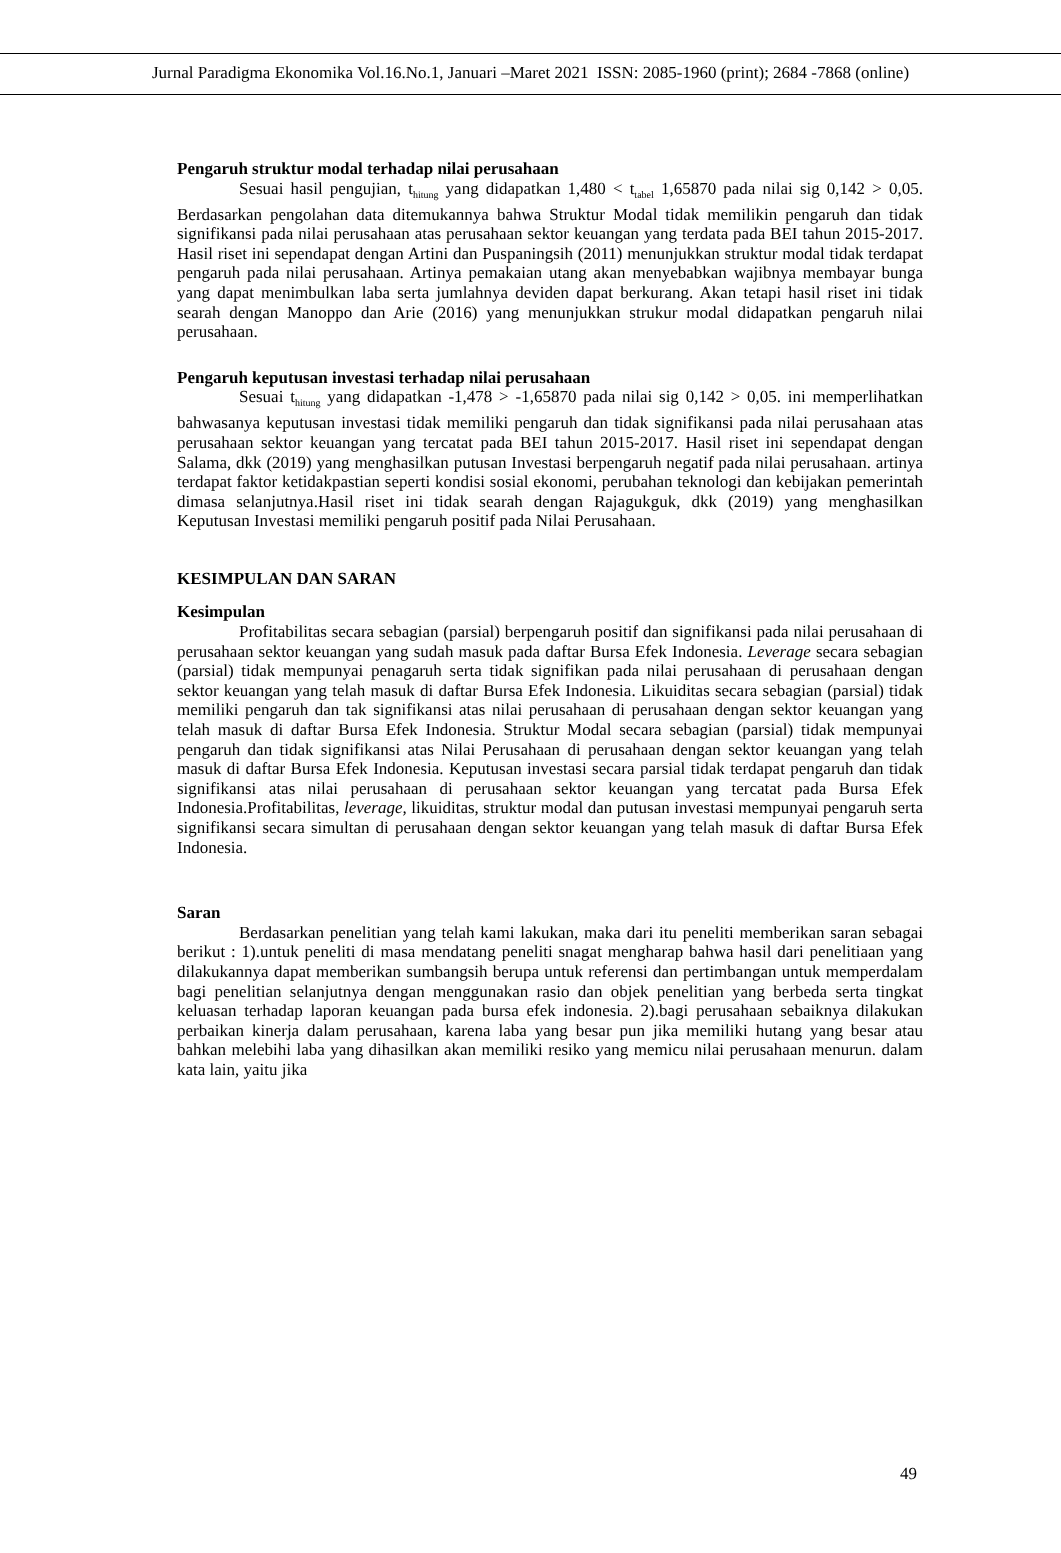Jurnal Paradigma Ekonomika Vol.16.No.1, Januari –Maret 2021 ISSN: 2085-1960 (print); 2684 -7868 (online)
Pengaruh struktur modal terhadap nilai perusahaan
Sesuai hasil pengujian, t<sub>hitung</sub> yang didapatkan 1,480 < t<sub>tabel</sub> 1,65870 pada nilai sig 0,142 > 0,05. Berdasarkan pengolahan data ditemukannya bahwa Struktur Modal tidak memilikin pengaruh dan tidak signifikansi pada nilai perusahaan atas perusahaan sektor keuangan yang terdata pada BEI tahun 2015-2017. Hasil riset ini sependapat dengan Artini dan Puspaningsih (2011) menunjukkan struktur modal tidak terdapat pengaruh pada nilai perusahaan. Artinya pemakaian utang akan menyebabkan wajibnya membayar bunga yang dapat menimbulkan laba serta jumlahnya deviden dapat berkurang. Akan tetapi hasil riset ini tidak searah dengan Manoppo dan Arie (2016) yang menunjukkan strukur modal didapatkan pengaruh nilai perusahaan.
Pengaruh keputusan investasi terhadap nilai perusahaan
Sesuai t<sub>hitung</sub> yang didapatkan -1,478 > -1,65870 pada nilai sig 0,142 > 0,05. ini memperlihatkan bahwasanya keputusan investasi tidak memiliki pengaruh dan tidak signifikansi pada nilai perusahaan atas perusahaan sektor keuangan yang tercatat pada BEI tahun 2015-2017. Hasil riset ini sependapat dengan Salama, dkk (2019) yang menghasilkan putusan Investasi berpengaruh negatif pada nilai perusahaan. artinya terdapat faktor ketidakpastian seperti kondisi sosial ekonomi, perubahan teknologi dan kebijakan pemerintah dimasa selanjutnya.Hasil riset ini tidak searah dengan Rajagukguk, dkk (2019) yang menghasilkan Keputusan Investasi memiliki pengaruh positif pada Nilai Perusahaan.
KESIMPULAN DAN SARAN
Kesimpulan
Profitabilitas secara sebagian (parsial) berpengaruh positif dan signifikansi pada nilai perusahaan di perusahaan sektor keuangan yang sudah masuk pada daftar Bursa Efek Indonesia. Leverage secara sebagian (parsial) tidak mempunyai penagaruh serta tidak signifikan pada nilai perusahaan di perusahaan dengan sektor keuangan yang telah masuk di daftar Bursa Efek Indonesia. Likuiditas secara sebagian (parsial) tidak memiliki pengaruh dan tak signifikansi atas nilai perusahaan di perusahaan dengan sektor keuangan yang telah masuk di daftar Bursa Efek Indonesia. Struktur Modal secara sebagian (parsial) tidak mempunyai pengaruh dan tidak signifikansi atas Nilai Perusahaan di perusahaan dengan sektor keuangan yang telah masuk di daftar Bursa Efek Indonesia. Keputusan investasi secara parsial tidak terdapat pengaruh dan tidak signifikansi atas nilai perusahaan di perusahaan sektor keuangan yang tercatat pada Bursa Efek Indonesia.Profitabilitas, leverage, likuiditas, struktur modal dan putusan investasi mempunyai pengaruh serta signifikansi secara simultan di perusahaan dengan sektor keuangan yang telah masuk di daftar Bursa Efek Indonesia.
Saran
Berdasarkan penelitian yang telah kami lakukan, maka dari itu peneliti memberikan saran sebagai berikut : 1).untuk peneliti di masa mendatang peneliti snagat mengharap bahwa hasil dari penelitiaan yang dilakukannya dapat memberikan sumbangsih berupa untuk referensi dan pertimbangan untuk memperdalam bagi penelitian selanjutnya dengan menggunakan rasio dan objek penelitian yang berbeda serta tingkat keluasan terhadap laporan keuangan pada bursa efek indonesia. 2).bagi perusahaan sebaiknya dilakukan perbaikan kinerja dalam perusahaan, karena laba yang besar pun jika memiliki hutang yang besar atau bahkan melebihi laba yang dihasilkan akan memiliki resiko yang memicu nilai perusahaan menurun. dalam kata lain, yaitu jika
49